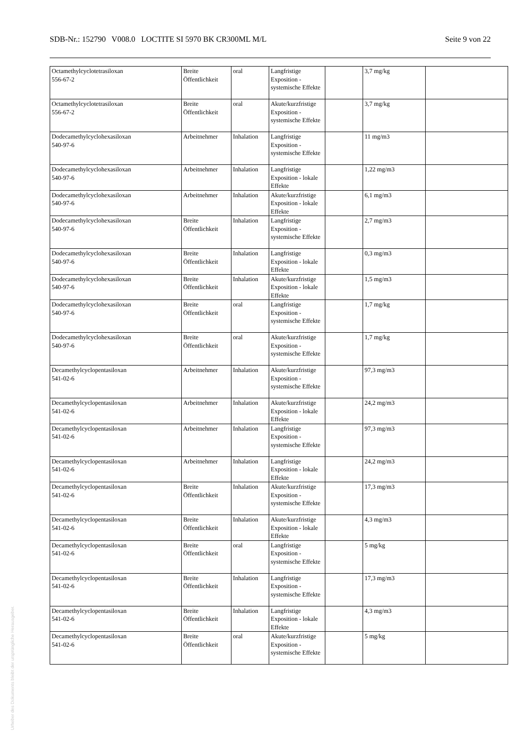SDB-Nr.: 152790 V008.0 LOCTITE SI 5970 BK CR300ML M/L Seite 9 von 22
| Octamethylcyclotetrasiloxan 556-67-2 | Breite Öffentlichkeit | oral | Langfristige Exposition - systemische Effekte | | 3,7 mg/kg | |
| Octamethylcyclotetrasiloxan 556-67-2 | Breite Öffentlichkeit | oral | Akute/kurzfristige Exposition - systemische Effekte | | 3,7 mg/kg | |
| Dodecamethylcyclohexasiloxan 540-97-6 | Arbeitnehmer | Inhalation | Langfristige Exposition - systemische Effekte | | 11 mg/m3 | |
| Dodecamethylcyclohexasiloxan 540-97-6 | Arbeitnehmer | Inhalation | Langfristige Exposition - lokale Effekte | | 1,22 mg/m3 | |
| Dodecamethylcyclohexasiloxan 540-97-6 | Arbeitnehmer | Inhalation | Akute/kurzfristige Exposition - lokale Effekte | | 6,1 mg/m3 | |
| Dodecamethylcyclohexasiloxan 540-97-6 | Breite Öffentlichkeit | Inhalation | Langfristige Exposition - systemische Effekte | | 2,7 mg/m3 | |
| Dodecamethylcyclohexasiloxan 540-97-6 | Breite Öffentlichkeit | Inhalation | Langfristige Exposition - lokale Effekte | | 0,3 mg/m3 | |
| Dodecamethylcyclohexasiloxan 540-97-6 | Breite Öffentlichkeit | Inhalation | Akute/kurzfristige Exposition - lokale Effekte | | 1,5 mg/m3 | |
| Dodecamethylcyclohexasiloxan 540-97-6 | Breite Öffentlichkeit | oral | Langfristige Exposition - systemische Effekte | | 1,7 mg/kg | |
| Dodecamethylcyclohexasiloxan 540-97-6 | Breite Öffentlichkeit | oral | Akute/kurzfristige Exposition - systemische Effekte | | 1,7 mg/kg | |
| Decamethylcyclopentasiloxan 541-02-6 | Arbeitnehmer | Inhalation | Akute/kurzfristige Exposition - systemische Effekte | | 97,3 mg/m3 | |
| Decamethylcyclopentasiloxan 541-02-6 | Arbeitnehmer | Inhalation | Akute/kurzfristige Exposition - lokale Effekte | | 24,2 mg/m3 | |
| Decamethylcyclopentasiloxan 541-02-6 | Arbeitnehmer | Inhalation | Langfristige Exposition - systemische Effekte | | 97,3 mg/m3 | |
| Decamethylcyclopentasiloxan 541-02-6 | Arbeitnehmer | Inhalation | Langfristige Exposition - lokale Effekte | | 24,2 mg/m3 | |
| Decamethylcyclopentasiloxan 541-02-6 | Breite Öffentlichkeit | Inhalation | Akute/kurzfristige Exposition - systemische Effekte | | 17,3 mg/m3 | |
| Decamethylcyclopentasiloxan 541-02-6 | Breite Öffentlichkeit | Inhalation | Akute/kurzfristige Exposition - lokale Effekte | | 4,3 mg/m3 | |
| Decamethylcyclopentasiloxan 541-02-6 | Breite Öffentlichkeit | oral | Langfristige Exposition - systemische Effekte | | 5 mg/kg | |
| Decamethylcyclopentasiloxan 541-02-6 | Breite Öffentlichkeit | Inhalation | Langfristige Exposition - systemische Effekte | | 17,3 mg/m3 | |
| Decamethylcyclopentasiloxan 541-02-6 | Breite Öffentlichkeit | Inhalation | Langfristige Exposition - lokale Effekte | | 4,3 mg/m3 | |
| Decamethylcyclopentasiloxan 541-02-6 | Breite Öffentlichkeit | oral | Akute/kurzfristige Exposition - systemische Effekte | | 5 mg/kg | |
Urheber des Dokuments bleibt der ursprüngliche Herausgeber.